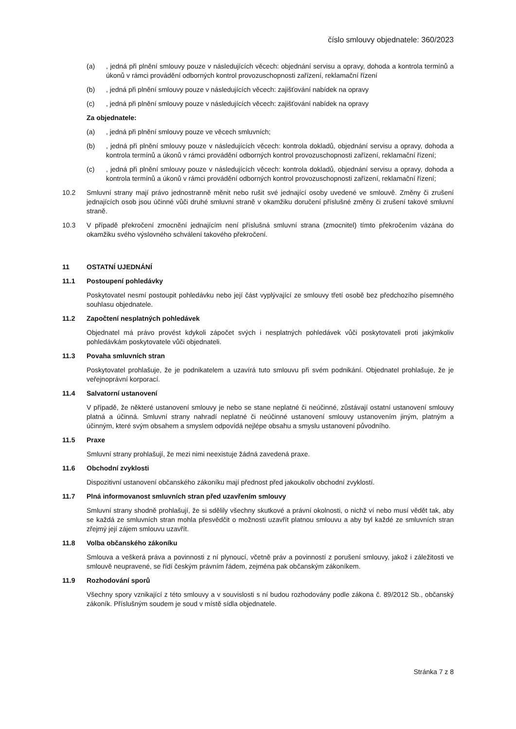číslo smlouvy objednatele: 360/2023
(a) , jedná při plnění smlouvy pouze v následujících věcech: objednání servisu a opravy, dohoda a kontrola termínů a úkonů v rámci provádění odborných kontrol provozuschopnosti zařízení, reklamační řízení
(b) , jedná při plnění smlouvy pouze v následujících věcech: zajišťování nabídek na opravy
(c) , jedná při plnění smlouvy pouze v následujících věcech: zajišťování nabídek na opravy
Za objednatele:
(a) , jedná při plnění smlouvy pouze ve věcech smluvních;
(b) , jedná při plnění smlouvy pouze v následujících věcech: kontrola dokladů, objednání servisu a opravy, dohoda a kontrola termínů a úkonů v rámci provádění odborných kontrol provozuschopnosti zařízení, reklamační řízení;
(c) , jedná při plnění smlouvy pouze v následujících věcech: kontrola dokladů, objednání servisu a opravy, dohoda a kontrola termínů a úkonů v rámci provádění odborných kontrol provozuschopnosti zařízení, reklamační řízení;
10.2 Smluvní strany mají právo jednostranně měnit nebo rušit své jednající osoby uvedené ve smlouvě. Změny či zrušení jednajících osob jsou účinné vůči druhé smluvní straně v okamžiku doručení příslušné změny či zrušení takové smluvní straně.
10.3 V případě překročení zmocnění jednajícím není příslušná smluvní strana (zmocnitel) tímto překročením vázána do okamžiku svého výslovného schválení takového překročení.
11 OSTATNÍ UJEDNÁNÍ
11.1 Postoupení pohledávky
Poskytovatel nesmí postoupit pohledávku nebo její část vyplývající ze smlouvy třetí osobě bez předchozího písemného souhlasu objednatele.
11.2 Započtení nesplatných pohledávek
Objednatel má právo provést kdykoli zápočet svých i nesplatných pohledávek vůči poskytovateli proti jakýmkoliv pohledávkám poskytovatele vůči objednateli.
11.3 Povaha smluvních stran
Poskytovatel prohlašuje, že je podnikatelem a uzavírá tuto smlouvu při svém podnikání. Objednatel prohlašuje, že je veřejnoprávní korporací.
11.4 Salvatorní ustanovení
V případě, že některé ustanovení smlouvy je nebo se stane neplatné či neúčinné, zůstávají ostatní ustanovení smlouvy platná a účinná. Smluvní strany nahradí neplatné či neúčinné ustanovení smlouvy ustanovením jiným, platným a účinným, které svým obsahem a smyslem odpovídá nejlépe obsahu a smyslu ustanovení původního.
11.5 Praxe
Smluvní strany prohlašují, že mezi nimi neexistuje žádná zavedená praxe.
11.6 Obchodní zvyklosti
Dispozitivní ustanovení občanského zákoníku mají přednost před jakoukoliv obchodní zvyklostí.
11.7 Plná informovanost smluvních stran před uzavřením smlouvy
Smluvní strany shodně prohlašují, že si sdělily všechny skutkové a právní okolnosti, o nichž ví nebo musí vědět tak, aby se každá ze smluvních stran mohla přesvědčit o možnosti uzavřít platnou smlouvu a aby byl každé ze smluvních stran zřejmý její zájem smlouvu uzavřít.
11.8 Volba občanského zákoníku
Smlouva a veškerá práva a povinnosti z ní plynoucí, včetně práv a povinností z porušení smlouvy, jakož i záležitosti ve smlouvě neupravené, se řídí českým právním řádem, zejména pak občanským zákoníkem.
11.9 Rozhodování sporů
Všechny spory vznikající z této smlouvy a v souvislosti s ní budou rozhodovány podle zákona č. 89/2012 Sb., občanský zákoník. Příslušným soudem je soud v místě sídla objednatele.
Stránka 7 z 8